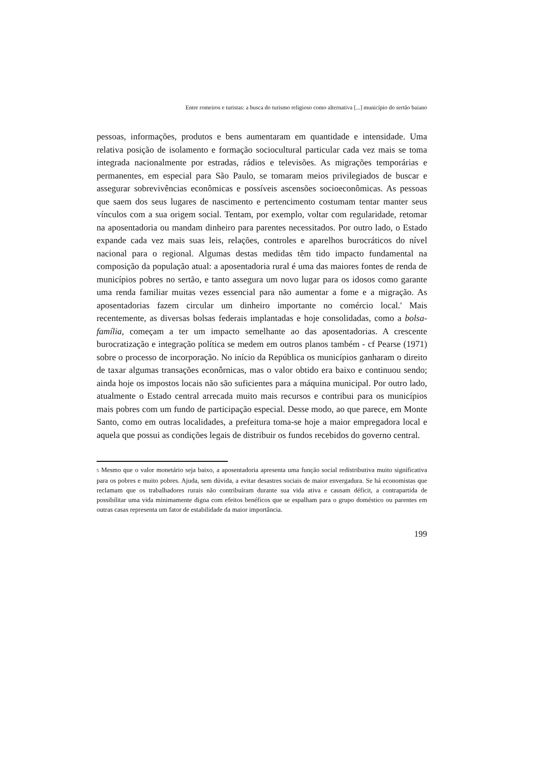Entre romeiros e turistas: a busca do turismo religioso como alternativa [...] município do sertão baiano
pessoas, informações, produtos e bens aumentaram em quantidade e intensidade. Uma relativa posição de isolamento e formação sociocultural particular cada vez mais se toma integrada nacionalmente por estradas, rádios e televisões. As migrações temporárias e permanentes, em especial para São Paulo, se tomaram meios privilegiados de buscar e assegurar sobrevivências econômicas e possíveis ascensões socioeconômicas. As pessoas que saem dos seus lugares de nascimento e pertencimento costumam tentar manter seus vínculos com a sua origem social. Tentam, por exemplo, voltar com regularidade, retomar na aposentadoria ou mandam dinheiro para parentes necessitados. Por outro lado, o Estado expande cada vez mais suas leis, relações, controles e aparelhos burocráticos do nível nacional para o regional. Algumas destas medidas têm tido impacto fundamental na composição da população atual: a aposentadoria rural é uma das maiores fontes de renda de municípios pobres no sertão, e tanto assegura um novo lugar para os idosos como garante uma renda familiar muitas vezes essencial para não aumentar a fome e a migração. As aposentadorias fazem circular um dinheiro importante no comércio local.' Mais recentemente, as diversas bolsas federais implantadas e hoje consolidadas, como a bolsa-família, começam a ter um impacto semelhante ao das aposentadorias. A crescente burocratização e integração política se medem em outros planos também - cf Pearse (1971) sobre o processo de incorporação. No início da República os municípios ganharam o direito de taxar algumas transações econôrnicas, mas o valor obtido era baixo e continuou sendo; ainda hoje os impostos locais não são suficientes para a máquina municipal. Por outro lado, atualmente o Estado central arrecada muito mais recursos e contribui para os municípios mais pobres com um fundo de participação especial. Desse modo, ao que parece, em Monte Santo, como em outras localidades, a prefeitura toma-se hoje a maior empregadora local e aquela que possui as condições legais de distribuir os fundos recebidos do governo central.
5 Mesmo que o valor monetário seja baixo, a aposentadoria apresenta uma função social redistributiva muito significativa para os pobres e muito pobres. Ajuda, sem dúvida, a evitar desastres sociais de maior envergadura. Se há economistas que reclamam que os trabalhadores rurais não contribuíram durante sua vida ativa e causam déficit, a contrapartida de possibilitar uma vida minimamente digna com efeitos benéficos que se espalham para o grupo doméstico ou parentes em outras casas representa um fator de estabilidade da maior importância.
199